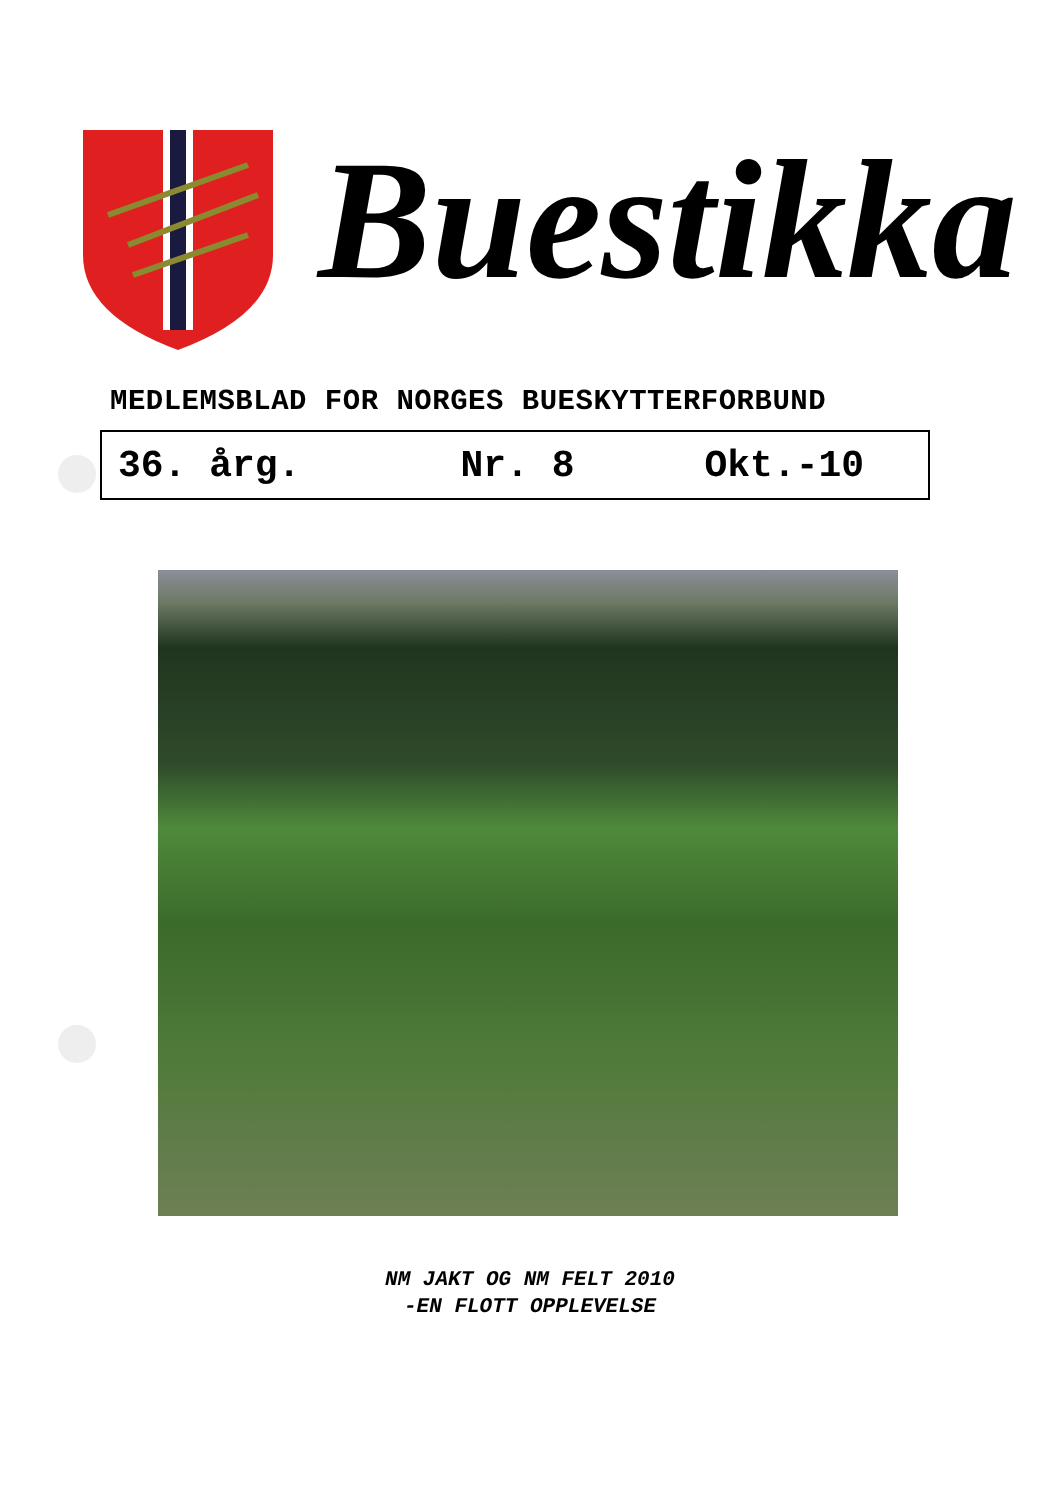Buestikka
MEDLEMSBLAD FOR NORGES BUESKYTTERFORBUND
36. årg. Nr. 8 Okt.-10
NM JAKT OG NM FELT 2010
-EN FLOTT OPPLEVELSE